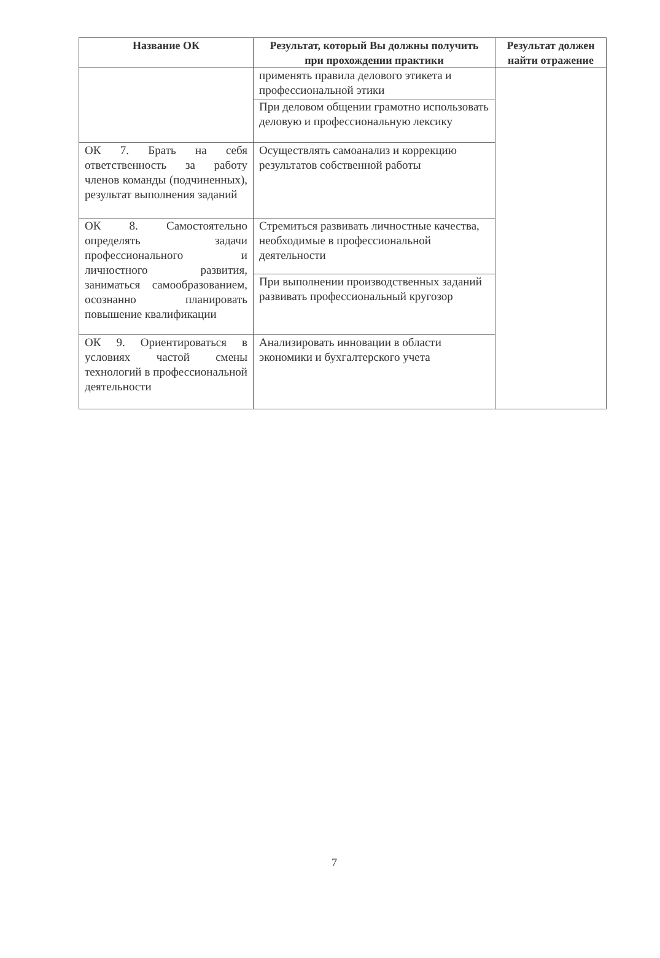| Название ОК | Результат, который Вы должны получить при прохождении практики | Результат должен найти отражение |
| --- | --- | --- |
| | применять правила делового этикета и профессиональной этики | |
| | При деловом общении грамотно использовать деловую и профессиональную лексику | |
| ОК 7. Брать на себя ответственность за работу членов команды (подчиненных), результат выполнения заданий | Осуществлять самоанализ и коррекцию результатов собственной работы | |
| ОК 8. Самостоятельно определять задачи профессионального и личностного развития, заниматься самообразованием, осознанно планировать повышение квалификации | Стремиться развивать личностные качества, необходимые в профессиональной деятельности | |
| | При выполнении производственных заданий развивать профессиональный кругозор | |
| ОК 9. Ориентироваться в условиях частой смены технологий в профессиональной деятельности | Анализировать инновации в области экономики и бухгалтерского учета | |
7